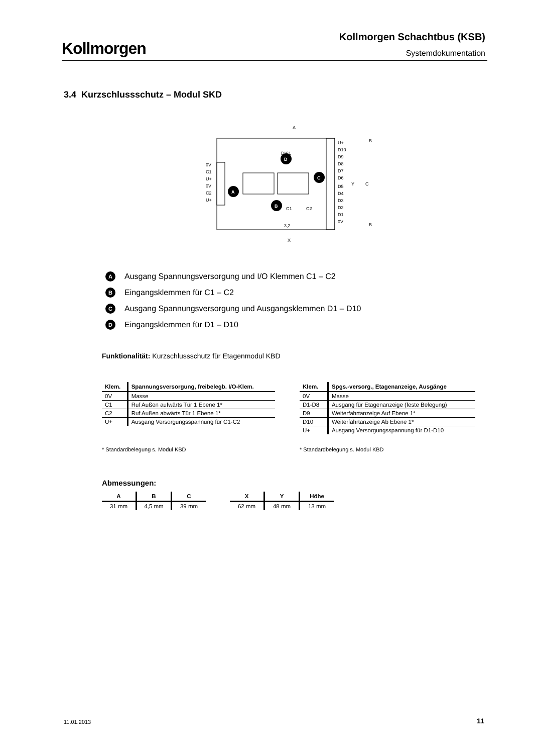Kollmorgen
Kollmorgen Schachtbus (KSB)
Systemdokumentation
3.4 Kurzschlussschutz – Modul SKD
0V
C1
U+
0V
C2
U+
U+
D10
D9
D8
D7
D6
D5
D4
D3
D2
D1
0V
A
X
DIS1
C1
C2
3,2
Y
C
B
B
D
C
A
B
A Ausgang Spannungsversorgung und I/O Klemmen C1 – C2
B Eingangsklemmen für C1 – C2
C Ausgang Spannungsversorgung und Ausgangsklemmen D1 – D10
D Eingangsklemmen für D1 – D10
Funktionalität: Kurzschlussschutz für Etagenmodul KBD
| Klem. | Spannungsversorgung, freibelegb. I/O-Klem. |
| --- | --- |
| 0V | Masse |
| C1 | Ruf Außen aufwärts Tür 1 Ebene 1* |
| C2 | Ruf Außen abwärts Tür 1 Ebene 1* |
| U+ | Ausgang Versorgungsspannung für C1-C2 |
| Klem. | Spgs.-versorg., Etagenanzeige, Ausgänge |
| --- | --- |
| 0V | Masse |
| D1-D8 | Ausgang für Etagenanzeige (feste Belegung) |
| D9 | Weiterfahrtanzeige Auf Ebene 1* |
| D10 | Weiterfahrtanzeige Ab Ebene 1* |
| U+ | Ausgang Versorgungsspannung für D1-D10 |
* Standardbelegung s. Modul KBD
* Standardbelegung s. Modul KBD
Abmessungen:
| A | B | C |
| --- | --- | --- |
| 31 mm | 4,5 mm | 39 mm |
| X | Y | Höhe |
| --- | --- | --- |
| 62 mm | 48 mm | 13 mm |
11.01.2013 11